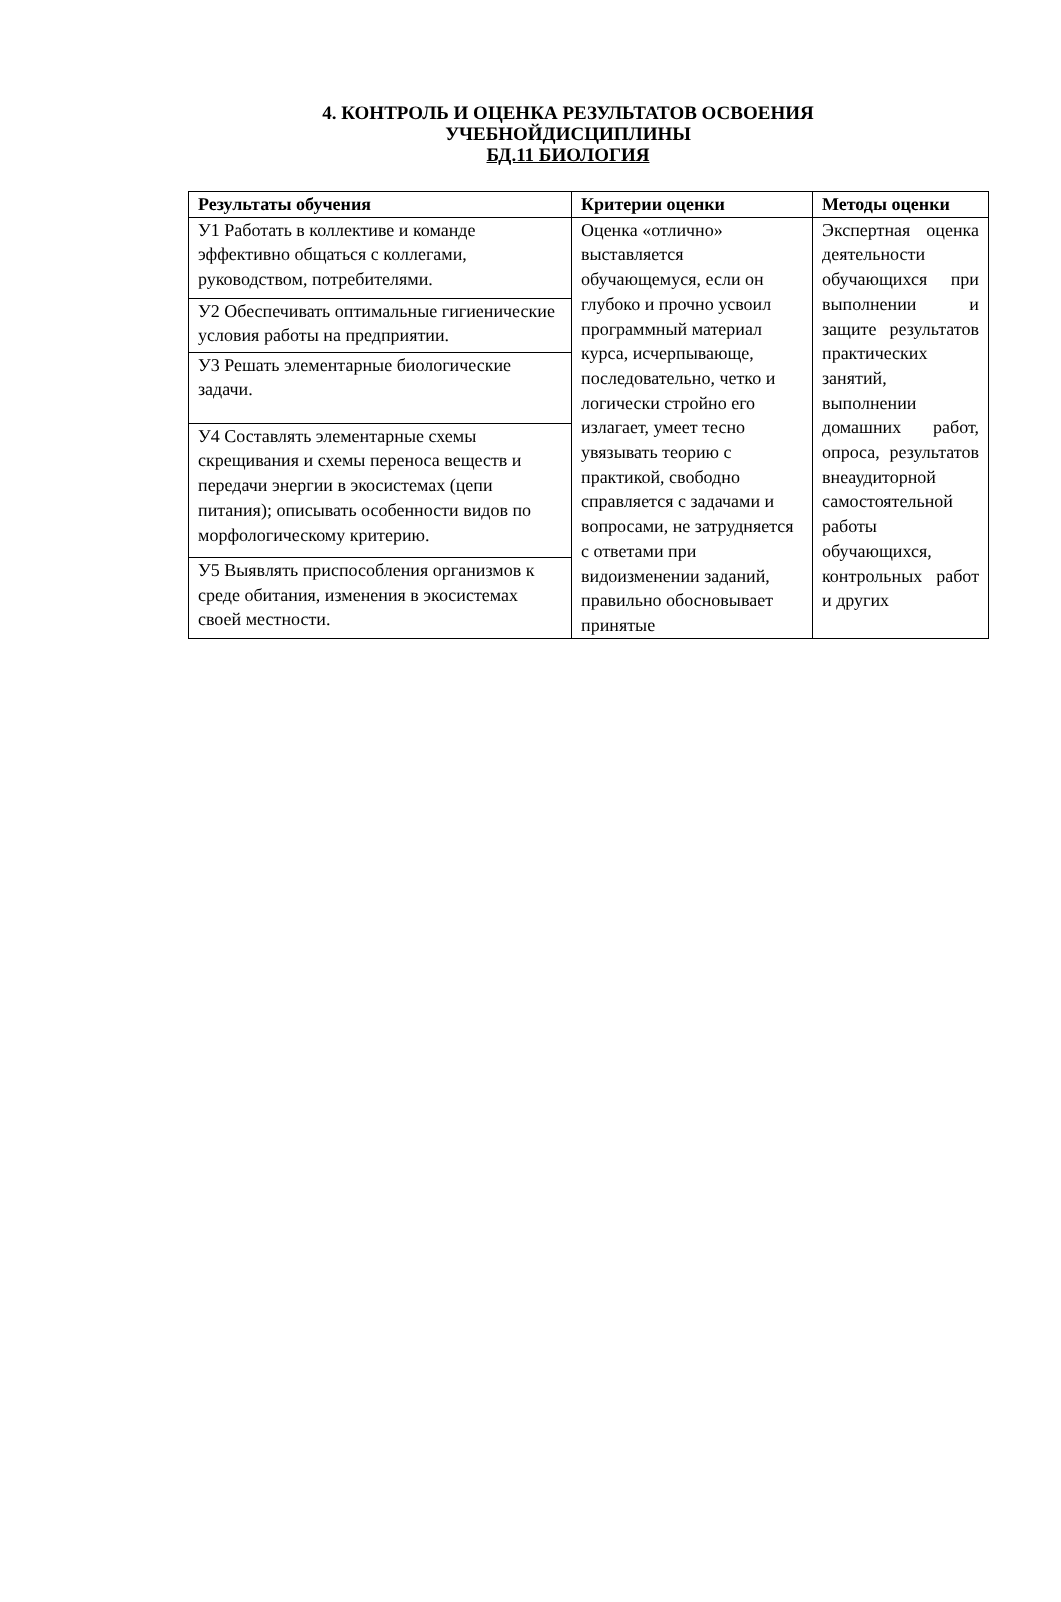4. КОНТРОЛЬ И ОЦЕНКА РЕЗУЛЬТАТОВ ОСВОЕНИЯ
УЧЕБНОЙДИСЦИПЛИНЫ
БД.11 БИОЛОГИЯ
| Результаты обучения | Критерии оценки | Методы оценки |
| --- | --- | --- |
| У1 Работать в коллективе и команде эффективно общаться с коллегами, руководством, потребителями. | Оценка «отлично» выставляется обучающемуся, если он глубоко и прочно усвоил программный материал курса, исчерпывающе, последовательно, четко и логически стройно его излагает, умеет тесно увязывать теорию с практикой, свободно справляется с задачами и вопросами, не затрудняется с ответами при видоизменении заданий, правильно обосновывает принятые | Экспертная оценка деятельности обучающихся при выполнении и защите результатов практических занятий, выполнении домашних работ, опроса, результатов внеаудиторной самостоятельной работы обучающихся, контрольных работ и других |
| У2 Обеспечивать оптимальные гигиенические условия работы на предприятии. | | |
| У3 Решать элементарные биологические задачи. | | |
| У4 Составлять элементарные схемы скрещивания и схемы переноса веществ и передачи энергии в экосистемах (цепи питания); описывать особенности видов по морфологическому критерию. | | |
| У5 Выявлять приспособления организмов к среде обитания, изменения в экосистемах своей местности. | | |